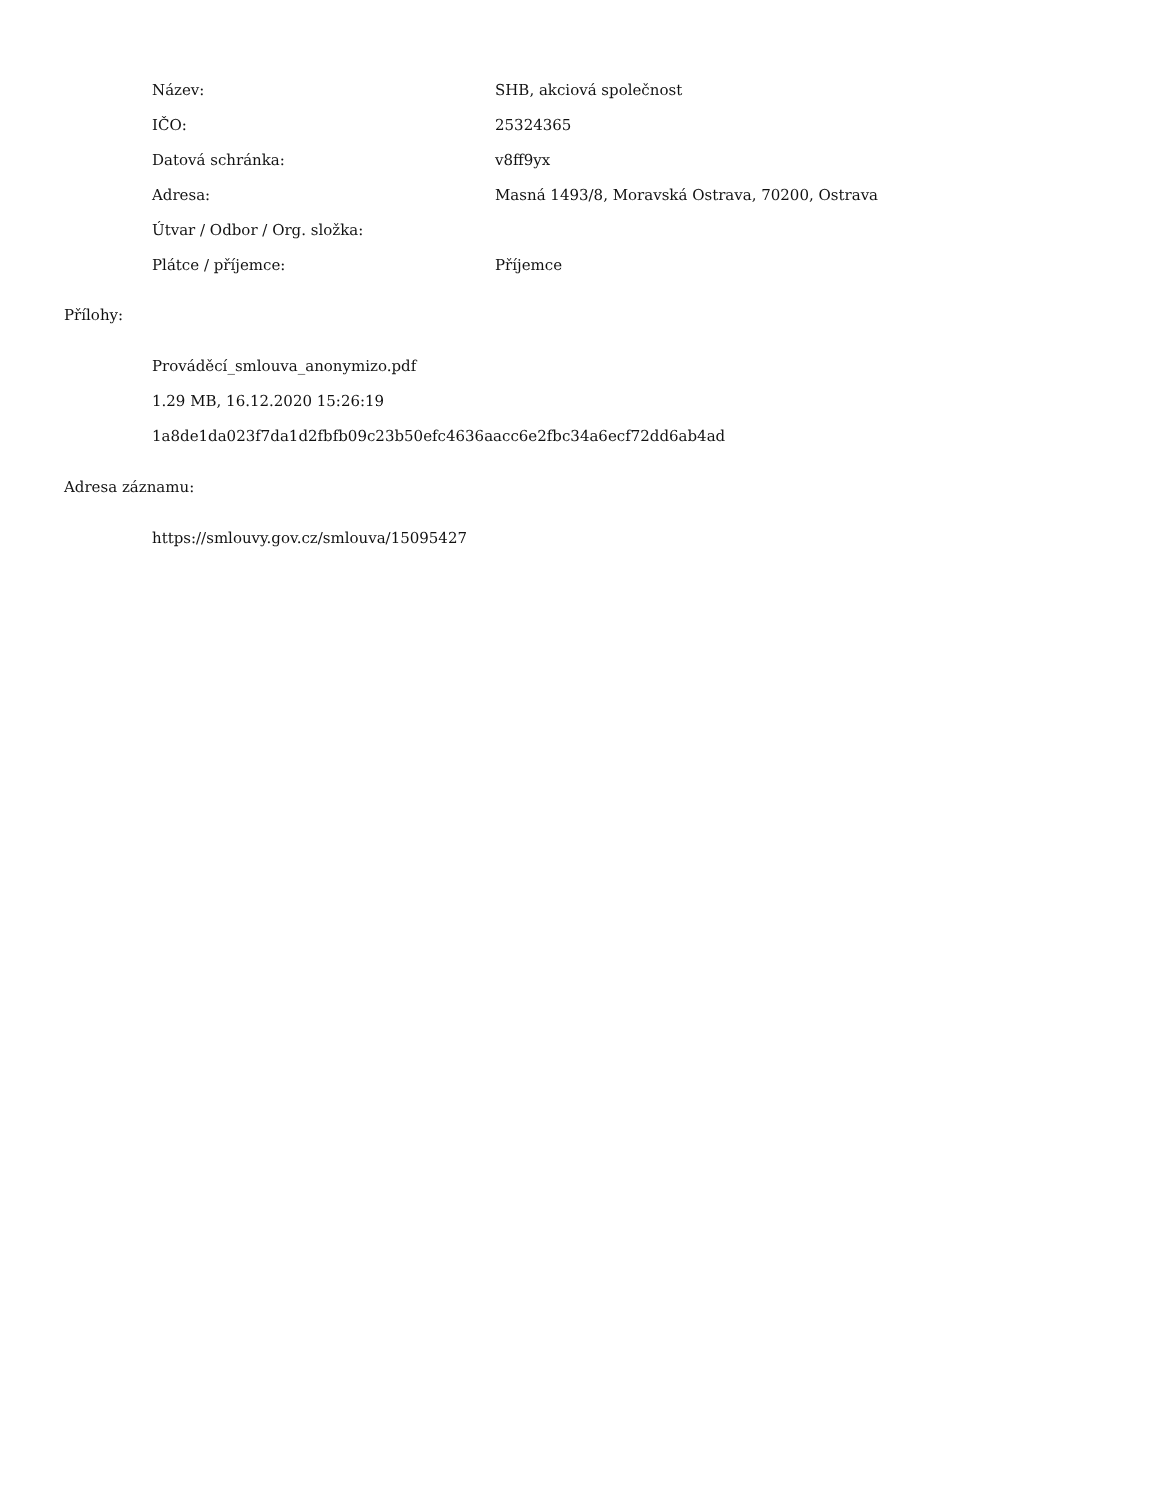| Název: | SHB, akciová společnost |
| IČO: | 25324365 |
| Datová schránka: | v8ff9yx |
| Adresa: | Masná 1493/8, Moravská Ostrava, 70200, Ostrava |
| Útvar / Odbor / Org. složka: | |
| Plátce / příjemce: | Příjemce |
Přílohy:
Prováděcí_smlouva_anonymizo.pdf
1.29 MB, 16.12.2020 15:26:19
1a8de1da023f7da1d2fbfb09c23b50efc4636aacc6e2fbc34a6ecf72dd6ab4ad
Adresa záznamu:
https://smlouvy.gov.cz/smlouva/15095427